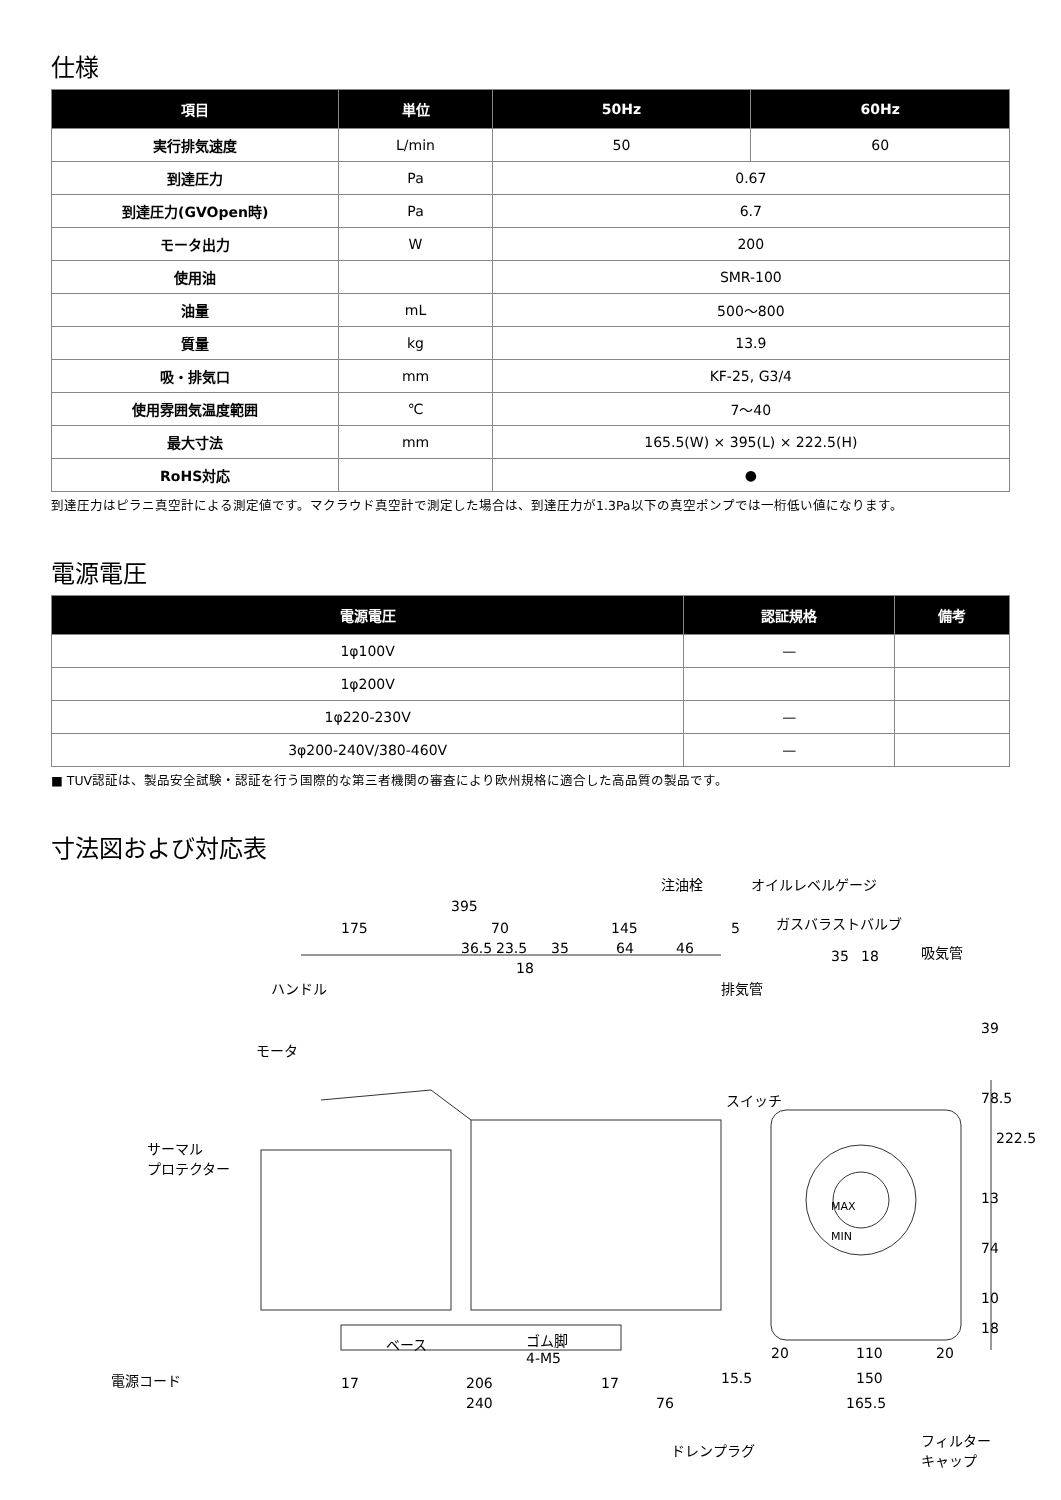仕様
| 項目 | 単位 | 50Hz | 60Hz |
| --- | --- | --- | --- |
| 実行排気速度 | L/min | 50 | 60 |
| 到達圧力 | Pa | 0.67 | |
| 到達圧力(GVOpen時) | Pa | 6.7 | |
| モータ出力 | W | 200 | |
| 使用油 | | SMR-100 | |
| 油量 | mL | 500～800 | |
| 質量 | kg | 13.9 | |
| 吸・排気口 | mm | KF-25, G3/4 | |
| 使用雰囲気温度範囲 | ℃ | 7～40 | |
| 最大寸法 | mm | 165.5(W) × 395(L) × 222.5(H) | |
| RoHS対応 | | ● | |
到達圧力はピラニ真空計による測定値です。マクラウド真空計で測定した場合は、到達圧力が1.3Pa以下の真空ポンプでは一桁低い値になります。
電源電圧
| 電源電圧 | 認証規格 | 備考 |
| --- | --- | --- |
| 1φ100V | — | |
| 1φ200V | | |
| 1φ220-230V | — | |
| 3φ200-240V/380-460V | — | |
■ TUV認証は、製品安全試験・認証を行う国際的な第三者機関の審査により欧州規格に適合した高品質の製品です。
寸法図および対応表
注油栓 オイルレベルゲージ
395
175 70 145 5 ガスバラストバルブ
36.5 23.5 35 64 46 35 18 吸気管
18
ハンドル 排気管
モータ
スイッチ
サーマル
プロテクター
MAX
MIN
39
78.5
222.5
13
74
10
18
ベース ゴム脚
4-M5
電源コード 17 206 17
20 110 20
15.5 150
240 76 165.5
ドレンプラグ
フィルター
キャップ